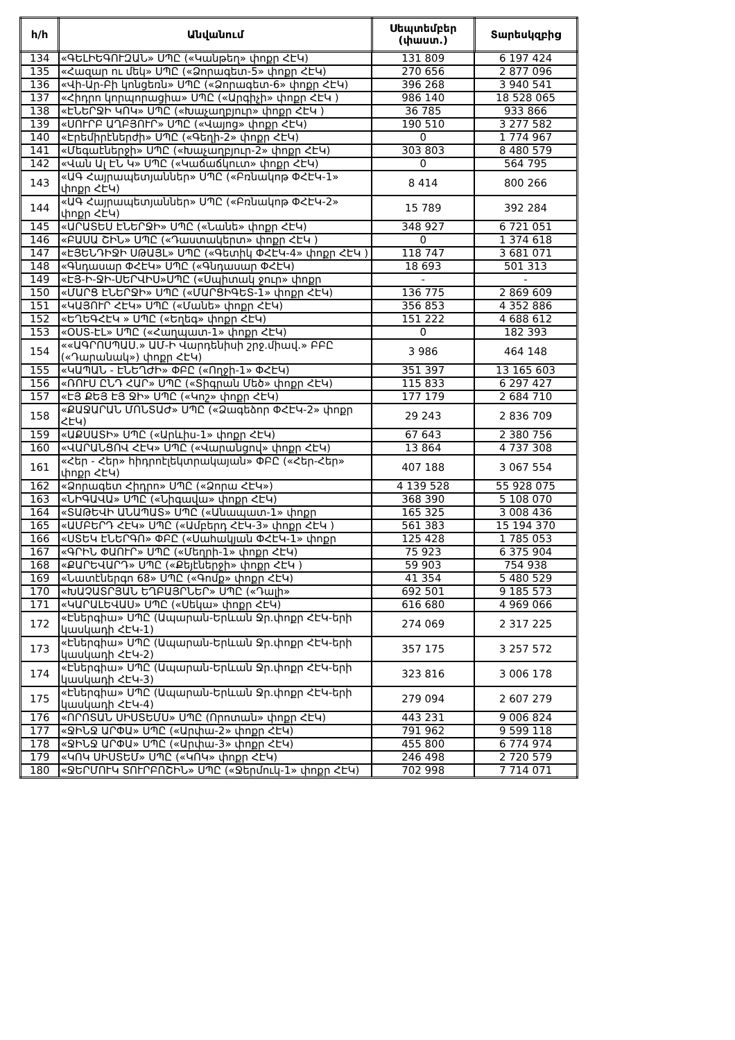| հ/հ | Անվանում | Սեպտեմբեր (փաստ.) | Տարեսկզբից |
| --- | --- | --- | --- |
| 134 | «ԳԵԼԻԵԳՈՒԶԱՆ» ՍՊԸ («Կանթեղ» փոքր ՀԷԿ) | 131 809 | 6 197 424 |
| 135 | «Հազար ու մեկ» ՍՊԸ («Ձորագետ-5» փոքր ՀԷԿ) | 270 656 | 2 877 096 |
| 136 | «Վի-Ար-Բի կոնցեռն» ՍՊԸ («Ձորագետ-6» փոքր ՀԷԿ) | 396 268 | 3 940 541 |
| 137 | «Հիդրո կորպորացիա» ՍՊԸ («Արգիչի» փոքր ՀԷԿ ) | 986 140 | 18 528 065 |
| 138 | «ԷՆԵՐՋԻ ԿՈԿ» ՍՊԸ («Խաչաղբյուր» փոքր ՀԷԿ ) | 36 785 | 933 866 |
| 139 | «ՍՈՒՐԲ ԱՂԲՅՈՒՐ» ՍՊԸ («Վայոց» փոքր ՀԷԿ) | 190 510 | 3 277 582 |
| 140 | «Էրեմիրէներժի» ՍՊԸ («Գեղի-2» փոքր ՀԷԿ) | 0 | 1 774 967 |
| 141 | «Մեգաէներջի» ՍՊԸ («Խաչաղբյուր-2» փոքր ՀԷԿ) | 303 803 | 8 480 579 |
| 142 | «Վան Ալ ԷՆ Կ» ՍՊԸ («Կաճաճկուտ» փոքր ՀԷԿ) | 0 | 564 795 |
| 143 | «ԱԳ Հայրապետյաններ» ՍՊԸ («Բռնակոթ ՓՀԷԿ-1» փոքր ՀԷԿ) | 8 414 | 800 266 |
| 144 | «ԱԳ Հայրապետյաններ» ՍՊԸ («Բռնակոթ ՓՀԷԿ-2» փոքր ՀԷԿ) | 15 789 | 392 284 |
| 145 | «ԱՐԱՏԵՍ ԷՆԵՐՋԻ» ՍՊԸ («Նանե» փոքր ՀԷԿ) | 348 927 | 6 721 051 |
| 146 | «ԲԱՍԱ ՇԻՆ» ՍՊԸ («Դաստակերտ» փոքր ՀԷԿ ) | 0 | 1 374 618 |
| 147 | «ԷՅԵՆԴԻՋԻ ՍԹԱՅԼ» ՍՊԸ («Գետիկ ՓՀԷԿ-4» փոքր ՀԷԿ ) | 118 747 | 3 681 071 |
| 148 | «Գնդասար ՓՀԷԿ» ՍՊԸ («Գնդասար ՓՀԷԿ) | 18 693 | 501 313 |
| 149 | «ԷՅ-Ի-ՋԻ-ՍԵՐՎԻՍ»ՍՊԸ («Սպիտակ ջուր» փոքր | - | - |
| 150 | «ՄԱՐՑ ԷՆԵՐՋԻ» ՍՊԸ («ՄԱՐՑԻԳԵՏ-1» փոքր ՀԷԿ) | 136 775 | 2 869 609 |
| 151 | «ԿԱՅՈՒՐ ՀԷԿ» ՍՊԸ («Մանե» փոքր ՀԷԿ) | 356 853 | 4 352 886 |
| 152 | «ԵՂԵԳՀԷԿ » ՍՊԸ («Եղեգ» փոքր ՀԷԿ) | 151 222 | 4 688 612 |
| 153 | «ՕՍՏ-ԷԼ» ՍՊԸ («Հաղպատ-1» փոքր ՀԷԿ) | 0 | 182 393 |
| 154 | ««ԱԳՐՈՍՊԱՍ.» ԱՄ-Ի Վարդենիսի շրջ.միավ.» ԲԲԸ («Դարանակ») փոքր ՀԷԿ) | 3 986 | 464 148 |
| 155 | «ԿԱՊԱՆ - ԷՆԵՂԺԻ» ՓԲԸ («Ողջի-1» ՓՀԷԿ) | 351 397 | 13 165 603 |
| 156 | «ՌՈՒՍ ԸՆԴ ՀԱՐ» ՍՊԸ («Տիգրան Մեծ» փոքր ՀԷԿ) | 115 833 | 6 297 427 |
| 157 | «ԷՅ ՔԵՅ ԷՅ ՋԻ» ՍՊԸ («Կոշ» փոքր ՀԷԿ) | 177 179 | 2 684 710 |
| 158 | «ՔԱՋԱՐԱՆ ՄՈՆՏԱԺ» ՍՊԸ («Ձագեձոր ՓՀԷԿ-2» փոքր ՀԷԿ) | 29 243 | 2 836 709 |
| 159 | «ԱՔՍԱՏԻ» ՍՊԸ («Արևիս-1» փոքր ՀԷԿ) | 67 643 | 2 380 756 |
| 160 | «ՎԱՐԱՆՑՈՎ ՀԷԿ» ՍՊԸ («Վարանցով» փոքր ՀԷԿ) | 13 864 | 4 737 308 |
| 161 | «Հեր - Հեր» հիդրոէլեկտրակայան» ՓԲԸ («Հեր-Հեր» փոքր ՀԷԿ) | 407 188 | 3 067 554 |
| 162 | «Ձորագետ Հիդրո» ՍՊԸ («Ձորա ՀԷԿ») | 4 139 528 | 55 928 075 |
| 163 | «ՆԻԳԱՎԱ» ՍՊԸ («Նիգավա» փոքր ՀԷԿ) | 368 390 | 5 108 070 |
| 164 | «ՏԱԹԵՎԻ ԱՆԱՊԱՏ» ՍՊԸ («Անապատ-1» փոքր | 165 325 | 3 008 436 |
| 165 | «ԱՄԲԵՐԴ ՀԷԿ» ՍՊԸ («Ամբերդ ՀԷԿ-3» փոքր ՀԷԿ ) | 561 383 | 15 194 370 |
| 166 | «ՍՏԵԿ ԷՆԵՐԳՈ» ՓԲԸ («Սահակյան ՓՀԷԿ-1» փոքր | 125 428 | 1 785 053 |
| 167 | «ԳՐԻՆ ՓԱՈՒՐ» ՍՊԸ («Մեղրի-1» փոքր ՀԷԿ) | 75 923 | 6 375 904 |
| 168 | «ՔԱՐԵՎԱՐԴ» ՍՊԸ («Քեյէներջի» փոքր ՀԷԿ ) | 59 903 | 754 938 |
| 169 | «Նատէներգո 68» ՍՊԸ («Գոմք» փոքր ՀԷԿ) | 41 354 | 5 480 529 |
| 170 | «ԽԱՉԱՏՐՅԱՆ ԵՂԲԱՅՐՆԵՐ» ՍՊԸ («Դալի» | 692 501 | 9 185 573 |
| 171 | «ԿԱՐԱԼԵՎԱՍ» ՍՊԸ («Սեկա» փոքր ՀԷԿ) | 616 680 | 4 969 066 |
| 172 | «Էներգիա» ՍՊԸ (Ապարան-Երևան Ջր.փոքր ՀԷԿ-երի կասկադի ՀԷԿ-1) | 274 069 | 2 317 225 |
| 173 | «Էներգիա» ՍՊԸ (Ապարան-Երևան Ջր.փոքր ՀԷԿ-երի կասկադի ՀԷԿ-2) | 357 175 | 3 257 572 |
| 174 | «Էներգիա» ՍՊԸ (Ապարան-Երևան Ջր.փոքր ՀԷԿ-երի կասկադի ՀԷԿ-3) | 323 816 | 3 006 178 |
| 175 | «Էներգիա» ՍՊԸ (Ապարան-Երևան Ջր.փոքր ՀԷԿ-երի կասկադի ՀԷԿ-4) | 279 094 | 2 607 279 |
| 176 | «ՈՐՈՏԱՆ ՍԻՍՏԵՄՍ» ՍՊԸ (Որոտան» փոքր ՀԷԿ) | 443 231 | 9 006 824 |
| 177 | «ՋԻՆՋ ԱՐՓԱ» ՍՊԸ («Արփա-2» փոքր ՀԷԿ) | 791 962 | 9 599 118 |
| 178 | «ՋԻՆՋ ԱՐՓԱ» ՍՊԸ («Արփա-3» փոքր ՀԷԿ) | 455 800 | 6 774 974 |
| 179 | «ԿՈԿ ՍԻՍՏԵՄ» ՍՊԸ («ԿՈԿ» փոքր ՀԷԿ) | 246 498 | 2 720 579 |
| 180 | «ՋԵՐՄՈՒԿ ՏՈՒՐԲՈՇԻՆ» ՍՊԸ («Ջերմուկ-1» փոքր ՀԷԿ) | 702 998 | 7 714 071 |